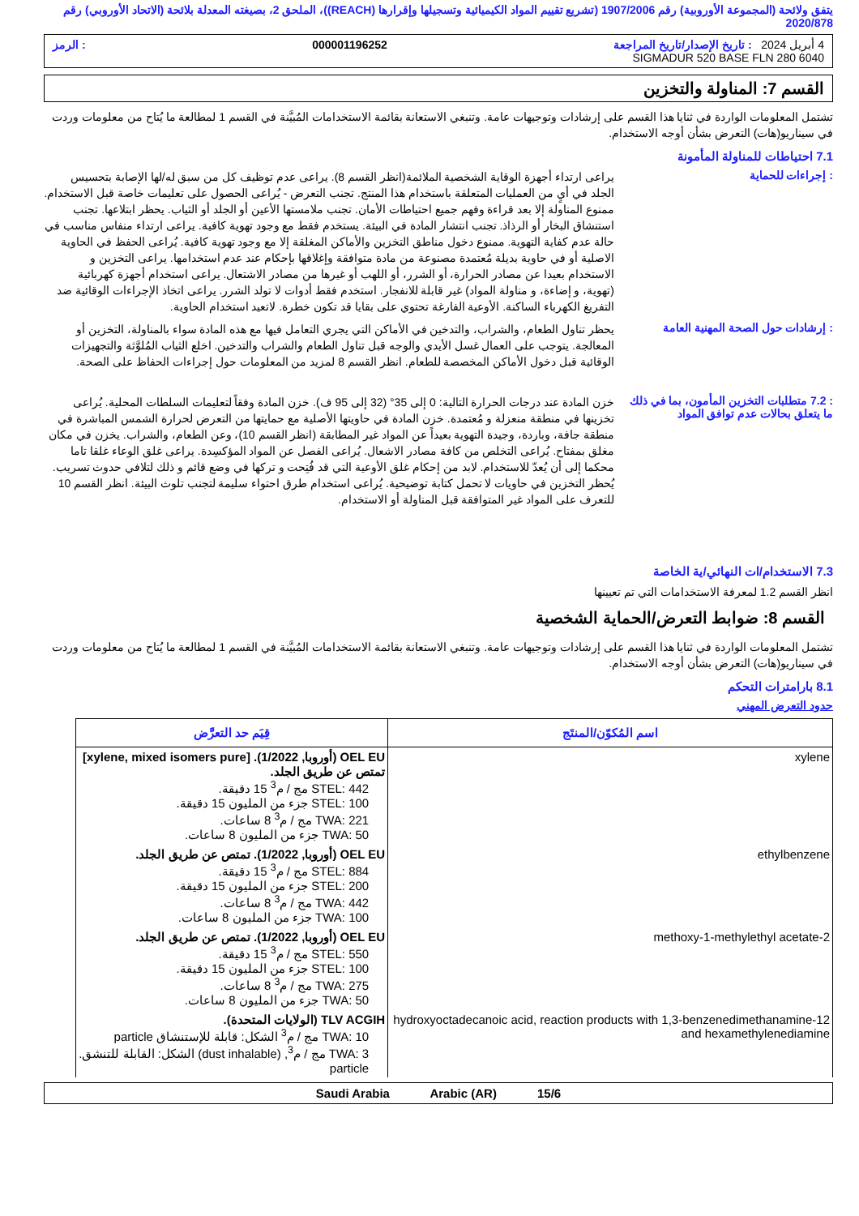يتفق ولائحة (المجموعة الأوروبية) رقم 1907/2006 (تشريع تقييم المواد الكيميائية وتسجيلها وإقرارها (REACH))، الملحق 2، بصيغته المعدلة بلائحة (الاتحاد الأوروبي) رقم 2020/878
4 أبريل 2024 : تاريخ الإصدار/تاريخ المراجعة 000001196252: الرمز
SIGMADUR 520 BASE FLN 280 6040
القسم 7: المناولة والتخزين
تشتمل المعلومات الواردة في ثنايا هذا القسم على إرشادات وتوجيهات عامة. وتنبغي الاستعانة بقائمة الاستخدامات المُبيَّنة في القسم 1 لمطالعة ما يُتاح من معلومات وردت في سيناريو(هات) التعرض بشأن أوجه الاستخدام.
7.1 احتياطات للمناولة المأمونة
: إجراءات للحماية
يراعى ارتداء أجهزة الوقاية الشخصية الملائمة(انظر القسم 8). يراعى عدم توظيف كل من سبق له/لها الإصابة بتحسيس الجلد في أيٍ من العمليات المتعلقة باستخدام هذا المنتج. تجنب التعرض - يُراعى الحصول على تعليمات خاصة قبل الاستخدام. ممنوع المناولة إلا بعد قراءة وفهم جميع احتياطات الأمان. تجنب ملامستها الأعين أو الجلد أو الثياب. يحظر ابتلاعها. تجنب استنشاق البخار أو الرذاذ. تجنب انتشار المادة في البيئة. يستخدم فقط مع وجود تهوية كافية. يراعى ارتداء منفاس مناسب في حالة عدم كفاية التهوية. ممنوع دخول مناطق التخزين والأماكن المغلقة إلا مع وجود تهوية كافية. يُراعى الحفظ في الحاوية الاصلية أو في حاوية بديلة مُعتمدة مصنوعة من مادة متوافقة وإغلاقها بإحكام عند عدم استخدامها. يراعى التخزين و الاستخدام بعيدا عن مصادر الحرارة، أو الشرر، أو اللهب أو غيرها من مصادر الاشتعال. يراعى استخدام أجهزة كهربائية (تهوية، و إضاءة، و مناولة المواد) غير قابلة للانفجار. استخدم فقط أدوات لا تولد الشرر. يراعى اتخاذ الإجراءات الوقائية ضد التفريغ الكهرباء الساكنة. الأوعية الفارغة تحتوي على بقايا قد تكون خطرة. لاتعيد استخدام الحاوية.
: إرشادات حول الصحة المهنية العامة
يحظر تناول الطعام، والشراب، والتدخين في الأماكن التي يجري التعامل فيها مع هذه المادة سواء بالمناولة، التخزين أو المعالجة. يتوجب على العمال غسل الأيدي والوجه قبل تناول الطعام والشراب والتدخين. اخلع الثياب المُلوَّثة والتجهيزات الوقائية قبل دخول الأماكن المخصصة للطعام. انظر القسم 8 لمزيد من المعلومات حول إجراءات الحفاظ على الصحة.
: 7.2 متطلبات التخزين المأمون، بما في ذلك ما يتعلق بحالات عدم توافق المواد
خزن المادة عند درجات الحرارة التالية: 0 إلى 35° (32 إلى 95 ف). خزن المادة وفقاً لتعليمات السلطات المحلية. يُراعى تخزينها في منطقة منعزلة و مُعتمدة. خزن المادة في حاويتها الأصلية مع حمايتها من التعرض لحرارة الشمس المباشرة في منطقة جافة، وباردة، وجيدة التهوية بعيداً عن المواد غير المطابقة (انظر القسم 10)، وعن الطعام، والشراب. يخزن في مكان مغلق بمفتاح. يُراعى التخلص من كافة مصادر الاشعال. يُراعى الفصل عن المواد المؤكسِدة. يراعى غلق الوعاء غلقا تاما محكما إلى أن يُعدّ للاستخدام. لابد من إحكام غلق الأوعية التي قد فُتِحت و تركها في وضع قائم و ذلك لتلافي حدوث تسريب. يُحظر التخزين في حاويات لا تحمل كتابة توضيحية. يُراعى استخدام طرق احتواء سليمة لتجنب تلوث البيئة. انظر القسم 10 للتعرف على المواد غير المتوافقة قبل المناولة أو الاستخدام.
7.3 الاستخدام/ات النهائي/ية الخاصة
انظر القسم 1.2 لمعرفة الاستخدامات التي تم تعيينها
القسم 8: ضوابط التعرض/الحماية الشخصية
تشتمل المعلومات الواردة في ثنايا هذا القسم على إرشادات وتوجيهات عامة. وتنبغي الاستعانة بقائمة الاستخدامات المُبيَّنة في القسم 1 لمطالعة ما يُتاح من معلومات وردت في سيناريو(هات) التعرض بشأن أوجه الاستخدام.
8.1 بارامترات التحكم
حدود التعرض المهني
| اسم المُكوّن/المنتَج | قِيَم حد التعرَّض |
| --- | --- |
| xylene | OEL EU (أوروبا, 1/2022). [xylene, mixed isomers pure] تمتص عن طريق الجلد. STEL: 442 مج / م<sup>3</sup> 15 دقيقة. STEL: 100 جزء من المليون 15 دقيقة. TWA: 221 مج / م<sup>3</sup> 8 ساعات. TWA: 50 جزء من المليون 8 ساعات. |
| ethylbenzene | OEL EU (أوروبا, 1/2022). تمتص عن طريق الجلد. STEL: 884 مج / م<sup>3</sup> 15 دقيقة. STEL: 200 جزء من المليون 15 دقيقة. TWA: 442 مج / م<sup>3</sup> 8 ساعات. TWA: 100 جزء من المليون 8 ساعات. |
| 2-methoxy-1-methylethyl acetate | OEL EU (أوروبا, 1/2022). تمتص عن طريق الجلد. STEL: 550 مج / م<sup>3</sup> 15 دقيقة. STEL: 100 جزء من المليون 15 دقيقة. TWA: 275 مج / م<sup>3</sup> 8 ساعات. TWA: 50 جزء من المليون 8 ساعات. |
| 12-hydroxyoctadecanoic acid, reaction products with 1,3-benzenedimethanamine and hexamethylenediamine | TLV ACGIH (الولايات المتحدة). TWA: 10 مج / م<sup>3</sup> الشكل: قابلة للإستنشاق particle TWA: 3 مج / م<sup>3</sup>, (dust inhalable) الشكل: القابلة للتنشق. particle |
15/6 Saudi Arabia Arabic (AR)